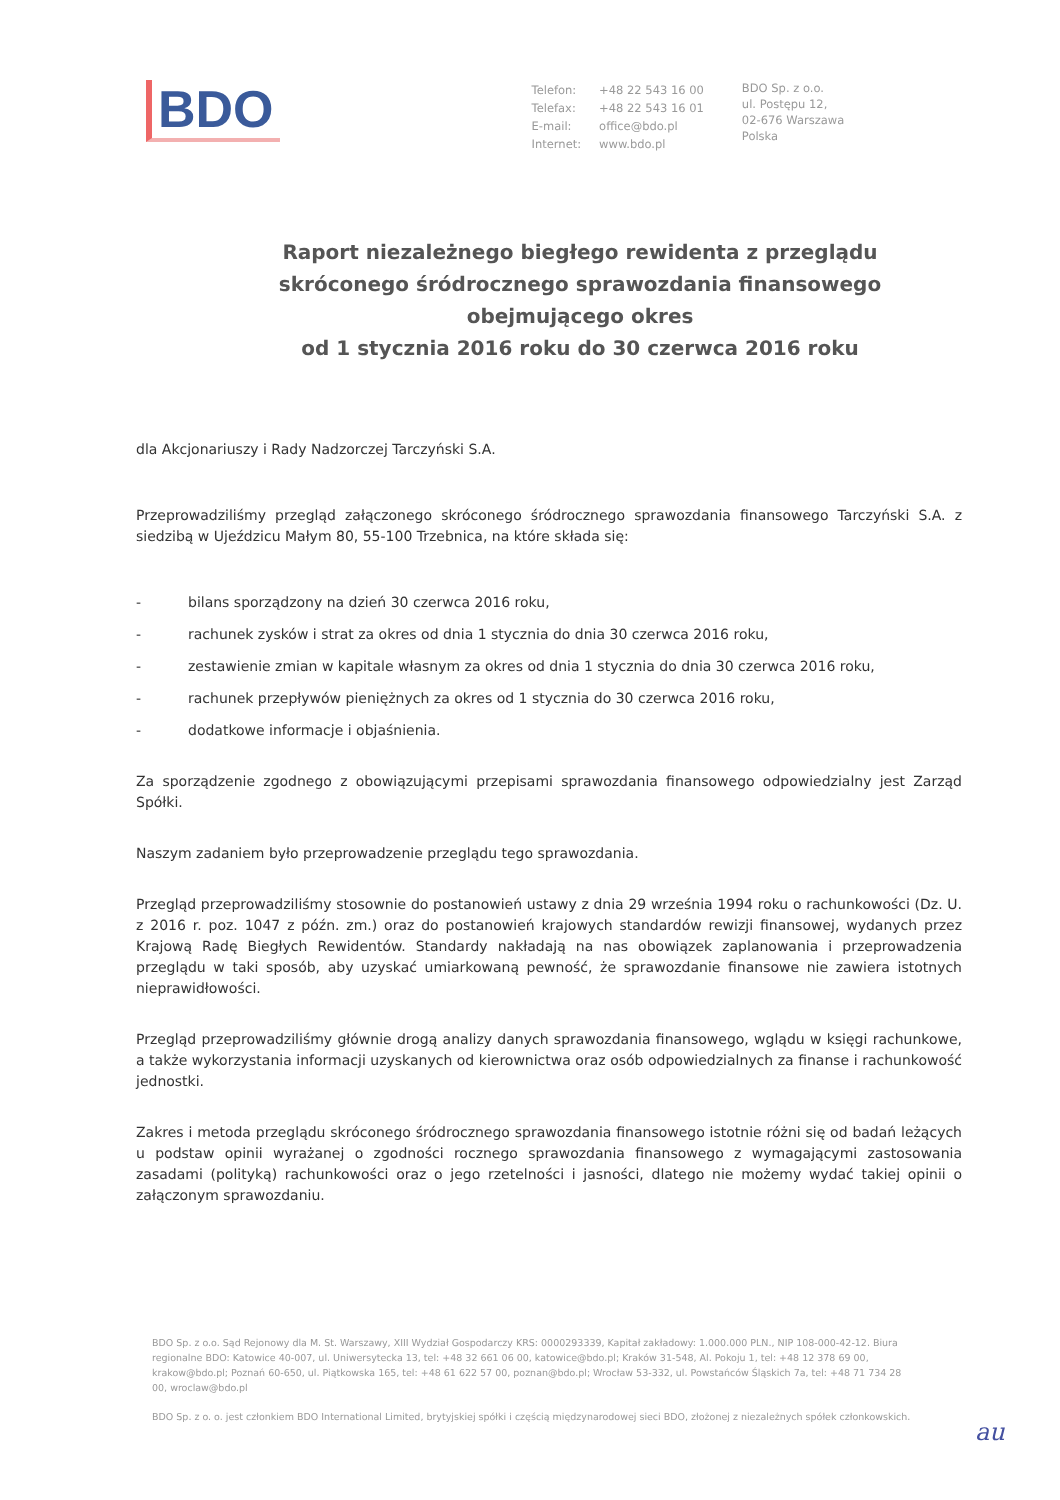BDO
| Telefon: | +48 22 543 16 00 |
| Telefax: | +48 22 543 16 01 |
| E-mail: | office@bdo.pl |
| Internet: | www.bdo.pl |
BDO Sp. z o.o.
ul. Postępu 12,
02-676 Warszawa
Polska
Raport niezależnego biegłego rewidenta z przeglądu
skróconego śródrocznego sprawozdania finansowego
obejmującego okres
od 1 stycznia 2016 roku do 30 czerwca 2016 roku
dla Akcjonariuszy i Rady Nadzorczej Tarczyński S.A.
Przeprowadziliśmy przegląd załączonego skróconego śródrocznego sprawozdania finansowego Tarczyński S.A. z siedzibą w Ujeździcu Małym 80, 55-100 Trzebnica, na które składa się:
- bilans sporządzony na dzień 30 czerwca 2016 roku,
- rachunek zysków i strat za okres od dnia 1 stycznia do dnia 30 czerwca 2016 roku,
- zestawienie zmian w kapitale własnym za okres od dnia 1 stycznia do dnia 30 czerwca 2016 roku,
- rachunek przepływów pieniężnych za okres od 1 stycznia do 30 czerwca 2016 roku,
- dodatkowe informacje i objaśnienia.
Za sporządzenie zgodnego z obowiązującymi przepisami sprawozdania finansowego odpowiedzialny jest Zarząd Spółki.
Naszym zadaniem było przeprowadzenie przeglądu tego sprawozdania.
Przegląd przeprowadziliśmy stosownie do postanowień ustawy z dnia 29 września 1994 roku o rachunkowości (Dz. U. z 2016 r. poz. 1047 z późn. zm.) oraz do postanowień krajowych standardów rewizji finansowej, wydanych przez Krajową Radę Biegłych Rewidentów. Standardy nakładają na nas obowiązek zaplanowania i przeprowadzenia przeglądu w taki sposób, aby uzyskać umiarkowaną pewność, że sprawozdanie finansowe nie zawiera istotnych nieprawidłowości.
Przegląd przeprowadziliśmy głównie drogą analizy danych sprawozdania finansowego, wglądu w księgi rachunkowe, a także wykorzystania informacji uzyskanych od kierownictwa oraz osób odpowiedzialnych za finanse i rachunkowość jednostki.
Zakres i metoda przeglądu skróconego śródrocznego sprawozdania finansowego istotnie różni się od badań leżących u podstaw opinii wyrażanej o zgodności rocznego sprawozdania finansowego z wymagającymi zastosowania zasadami (polityką) rachunkowości oraz o jego rzetelności i jasności, dlatego nie możemy wydać takiej opinii o załączonym sprawozdaniu.
BDO Sp. z o.o. Sąd Rejonowy dla M. St. Warszawy, XIII Wydział Gospodarczy KRS: 0000293339, Kapitał zakładowy: 1.000.000 PLN., NIP 108-000-42-12. Biura regionalne BDO: Katowice 40-007, ul. Uniwersytecka 13, tel: +48 32 661 06 00, katowice@bdo.pl; Kraków 31-548, Al. Pokoju 1, tel: +48 12 378 69 00, krakow@bdo.pl; Poznań 60-650, ul. Piątkowska 165, tel: +48 61 622 57 00, poznan@bdo.pl; Wrocław 53-332, ul. Powstańców Śląskich 7a, tel: +48 71 734 28 00, wroclaw@bdo.pl
BDO Sp. z o. o. jest członkiem BDO International Limited, brytyjskiej spółki i częścią międzynarodowej sieci BDO, złożonej z niezależnych spółek członkowskich.
au